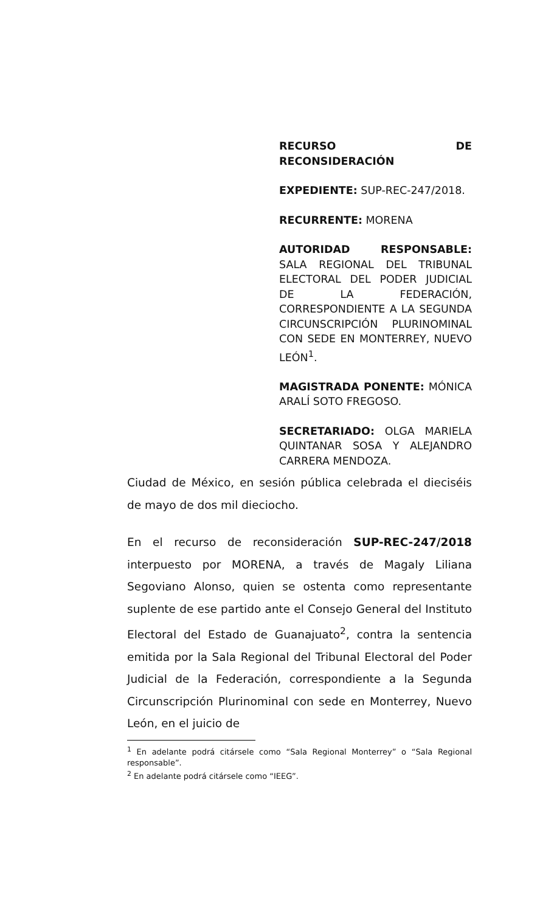RECURSO DE RECONSIDERACIÓN
EXPEDIENTE: SUP-REC-247/2018.
RECURRENTE: MORENA
AUTORIDAD RESPONSABLE: SALA REGIONAL DEL TRIBUNAL ELECTORAL DEL PODER JUDICIAL DE LA FEDERACIÓN, CORRESPONDIENTE A LA SEGUNDA CIRCUNSCRIPCIÓN PLURINOMINAL CON SEDE EN MONTERREY, NUEVO LEÓN<sup>1</sup>.
MAGISTRADA PONENTE: MÓNICA ARALÍ SOTO FREGOSO.
SECRETARIADO: OLGA MARIELA QUINTANAR SOSA Y ALEJANDRO CARRERA MENDOZA.
Ciudad de México, en sesión pública celebrada el dieciséis de mayo de dos mil dieciocho.
En el recurso de reconsideración SUP-REC-247/2018 interpuesto por MORENA, a través de Magaly Liliana Segoviano Alonso, quien se ostenta como representante suplente de ese partido ante el Consejo General del Instituto Electoral del Estado de Guanajuato<sup>2</sup>, contra la sentencia emitida por la Sala Regional del Tribunal Electoral del Poder Judicial de la Federación, correspondiente a la Segunda Circunscripción Plurinominal con sede en Monterrey, Nuevo León, en el juicio de
<sup>1</sup> En adelante podrá citársele como “Sala Regional Monterrey” o “Sala Regional responsable”.
<sup>2</sup> En adelante podrá citársele como “IEEG”.